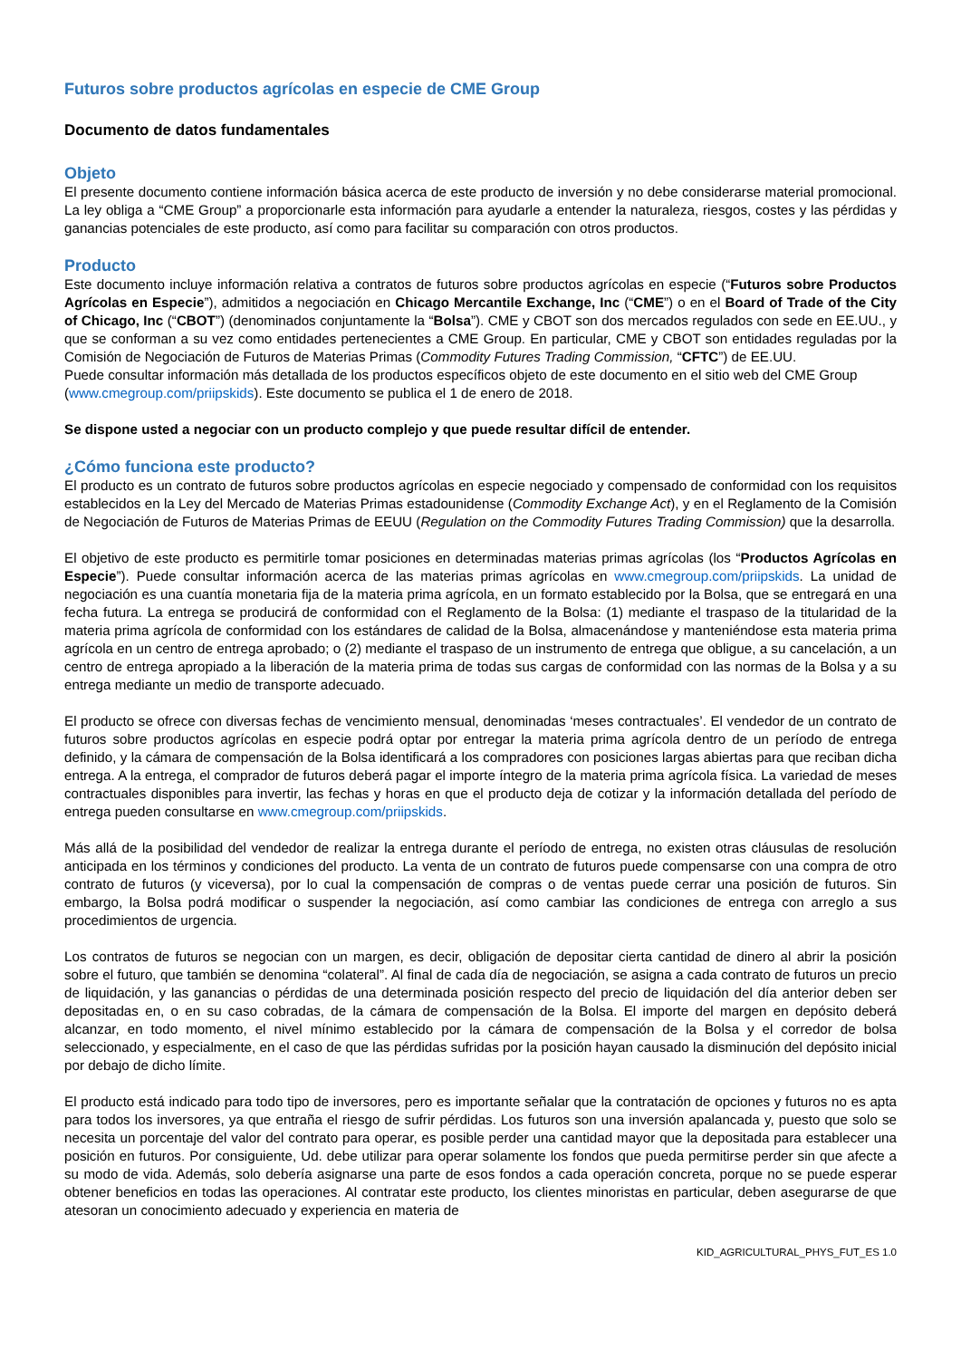Futuros sobre productos agrícolas en especie de CME Group
Documento de datos fundamentales
Objeto
El presente documento contiene información básica acerca de este producto de inversión y no debe considerarse material promocional. La ley obliga a “CME Group” a proporcionarle esta información para ayudarle a entender la naturaleza, riesgos, costes y las pérdidas y ganancias potenciales de este producto, así como para facilitar su comparación con otros productos.
Producto
Este documento incluye información relativa a contratos de futuros sobre productos agrícolas en especie (“Futuros sobre Productos Agrícolas en Especie”), admitidos a negociación en Chicago Mercantile Exchange, Inc (“CME”) o en el Board of Trade of the City of Chicago, Inc (“CBOT”) (denominados conjuntamente la “Bolsa”). CME y CBOT son dos mercados regulados con sede en EE.UU., y que se conforman a su vez como entidades pertenecientes a CME Group. En particular, CME y CBOT son entidades reguladas por la Comisión de Negociación de Futuros de Materias Primas (Commodity Futures Trading Commission, “CFTC”) de EE.UU.
Puede consultar información más detallada de los productos específicos objeto de este documento en el sitio web del CME Group (www.cmegroup.com/priipskids). Este documento se publica el 1 de enero de 2018.
Se dispone usted a negociar con un producto complejo y que puede resultar difícil de entender.
¿Cómo funciona este producto?
El producto es un contrato de futuros sobre productos agrícolas en especie negociado y compensado de conformidad con los requisitos establecidos en la Ley del Mercado de Materias Primas estadounidense (Commodity Exchange Act), y en el Reglamento de la Comisión de Negociación de Futuros de Materias Primas de EEUU (Regulation on the Commodity Futures Trading Commission) que la desarrolla.
El objetivo de este producto es permitirle tomar posiciones en determinadas materias primas agrícolas (los “Productos Agrícolas en Especie”). Puede consultar información acerca de las materias primas agrícolas en www.cmegroup.com/priipskids. La unidad de negociación es una cuantía monetaria fija de la materia prima agrícola, en un formato establecido por la Bolsa, que se entregará en una fecha futura. La entrega se producirá de conformidad con el Reglamento de la Bolsa: (1) mediante el traspaso de la titularidad de la materia prima agrícola de conformidad con los estándares de calidad de la Bolsa, almacenándose y manteniéndose esta materia prima agrícola en un centro de entrega aprobado; o (2) mediante el traspaso de un instrumento de entrega que obligue, a su cancelación, a un centro de entrega apropiado a la liberación de la materia prima de todas sus cargas de conformidad con las normas de la Bolsa y a su entrega mediante un medio de transporte adecuado.
El producto se ofrece con diversas fechas de vencimiento mensual, denominadas ‘meses contractuales’. El vendedor de un contrato de futuros sobre productos agrícolas en especie podrá optar por entregar la materia prima agrícola dentro de un período de entrega definido, y la cámara de compensación de la Bolsa identificará a los compradores con posiciones largas abiertas para que reciban dicha entrega. A la entrega, el comprador de futuros deberá pagar el importe íntegro de la materia prima agrícola física. La variedad de meses contractuales disponibles para invertir, las fechas y horas en que el producto deja de cotizar y la información detallada del período de entrega pueden consultarse en www.cmegroup.com/priipskids.
Más allá de la posibilidad del vendedor de realizar la entrega durante el período de entrega, no existen otras cláusulas de resolución anticipada en los términos y condiciones del producto. La venta de un contrato de futuros puede compensarse con una compra de otro contrato de futuros (y viceversa), por lo cual la compensación de compras o de ventas puede cerrar una posición de futuros. Sin embargo, la Bolsa podrá modificar o suspender la negociación, así como cambiar las condiciones de entrega con arreglo a sus procedimientos de urgencia.
Los contratos de futuros se negocian con un margen, es decir, obligación de depositar cierta cantidad de dinero al abrir la posición sobre el futuro, que también se denomina “colateral”. Al final de cada día de negociación, se asigna a cada contrato de futuros un precio de liquidación, y las ganancias o pérdidas de una determinada posición respecto del precio de liquidación del día anterior deben ser depositadas en, o en su caso cobradas, de la cámara de compensación de la Bolsa. El importe del margen en depósito deberá alcanzar, en todo momento, el nivel mínimo establecido por la cámara de compensación de la Bolsa y el corredor de bolsa seleccionado, y especialmente, en el caso de que las pérdidas sufridas por la posición hayan causado la disminución del depósito inicial por debajo de dicho límite.
El producto está indicado para todo tipo de inversores, pero es importante señalar que la contratación de opciones y futuros no es apta para todos los inversores, ya que entraña el riesgo de sufrir pérdidas. Los futuros son una inversión apalancada y, puesto que solo se necesita un porcentaje del valor del contrato para operar, es posible perder una cantidad mayor que la depositada para establecer una posición en futuros. Por consiguiente, Ud. debe utilizar para operar solamente los fondos que pueda permitirse perder sin que afecte a su modo de vida. Además, solo debería asignarse una parte de esos fondos a cada operación concreta, porque no se puede esperar obtener beneficios en todas las operaciones. Al contratar este producto, los clientes minoristas en particular, deben asegurarse de que atesoran un conocimiento adecuado y experiencia en materia de
KID_AGRICULTURAL_PHYS_FUT_ES 1.0